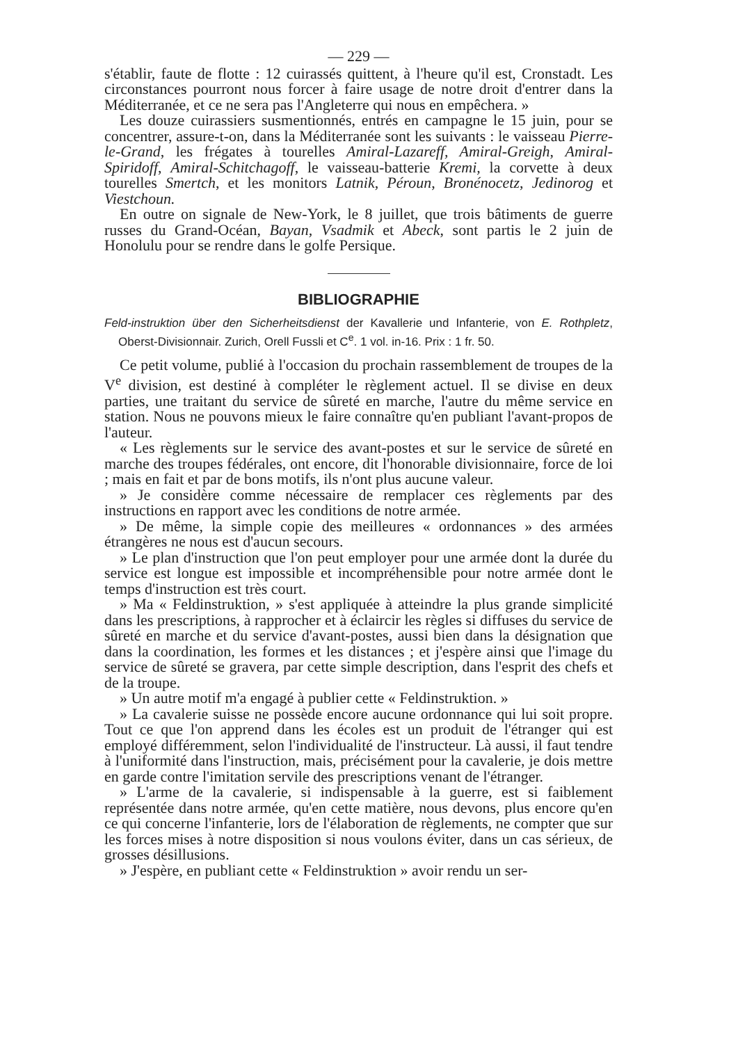— 229 —
s'établir, faute de flotte : 12 cuirassés quittent, à l'heure qu'il est, Cronstadt. Les circonstances pourront nous forcer à faire usage de notre droit d'entrer dans la Méditerranée, et ce ne sera pas l'Angleterre qui nous en empêchera. »
Les douze cuirassiers susmentionnés, entrés en campagne le 15 juin, pour se concentrer, assure-t-on, dans la Méditerranée sont les suivants : le vaisseau Pierre-le-Grand, les frégates à tourelles Amiral-Lazareff, Amiral-Greigh, Amiral-Spiridoff, Amiral-Schitchagoff, le vaisseau-batterie Kremi, la corvette à deux tourelles Smertch, et les monitors Latnik, Péroun, Bronénocetz, Jedinorog et Viestchoun.
En outre on signale de New-York, le 8 juillet, que trois bâtiments de guerre russes du Grand-Océan, Bayan, Vsadmik et Abeck, sont partis le 2 juin de Honolulu pour se rendre dans le golfe Persique.
BIBLIOGRAPHIE
Feld-instruktion über den Sicherheitsdienst der Kavallerie und Infanterie, von E. Rothpletz, Oberst-Divisionnair. Zurich, Orell Fussli et C<sup>e</sup>. 1 vol. in-16. Prix : 1 fr. 50.
Ce petit volume, publié à l'occasion du prochain rassemblement de troupes de la V<sup>e</sup> division, est destiné à compléter le règlement actuel. Il se divise en deux parties, une traitant du service de sûreté en marche, l'autre du même service en station. Nous ne pouvons mieux le faire connaître qu'en publiant l'avant-propos de l'auteur.
« Les règlements sur le service des avant-postes et sur le service de sûreté en marche des troupes fédérales, ont encore, dit l'honorable divisionnaire, force de loi ; mais en fait et par de bons motifs, ils n'ont plus aucune valeur.
» Je considère comme nécessaire de remplacer ces règlements par des instructions en rapport avec les conditions de notre armée.
» De même, la simple copie des meilleures « ordonnances » des armées étrangères ne nous est d'aucun secours.
» Le plan d'instruction que l'on peut employer pour une armée dont la durée du service est longue est impossible et incompréhensible pour notre armée dont le temps d'instruction est très court.
» Ma « Feldinstruktion, » s'est appliquée à atteindre la plus grande simplicité dans les prescriptions, à rapprocher et à éclaircir les règles si diffuses du service de sûreté en marche et du service d'avant-postes, aussi bien dans la désignation que dans la coordination, les formes et les distances ; et j'espère ainsi que l'image du service de sûreté se gravera, par cette simple description, dans l'esprit des chefs et de la troupe.
» Un autre motif m'a engagé à publier cette « Feldinstruktion. »
» La cavalerie suisse ne possède encore aucune ordonnance qui lui soit propre. Tout ce que l'on apprend dans les écoles est un produit de l'étranger qui est employé différemment, selon l'individualité de l'instructeur. Là aussi, il faut tendre à l'uniformité dans l'instruction, mais, précisément pour la cavalerie, je dois mettre en garde contre l'imitation servile des prescriptions venant de l'étranger.
» L'arme de la cavalerie, si indispensable à la guerre, est si faiblement représentée dans notre armée, qu'en cette matière, nous devons, plus encore qu'en ce qui concerne l'infanterie, lors de l'élaboration de règlements, ne compter que sur les forces mises à notre disposition si nous voulons éviter, dans un cas sérieux, de grosses désillusions.
» J'espère, en publiant cette « Feldinstruktion » avoir rendu un ser-